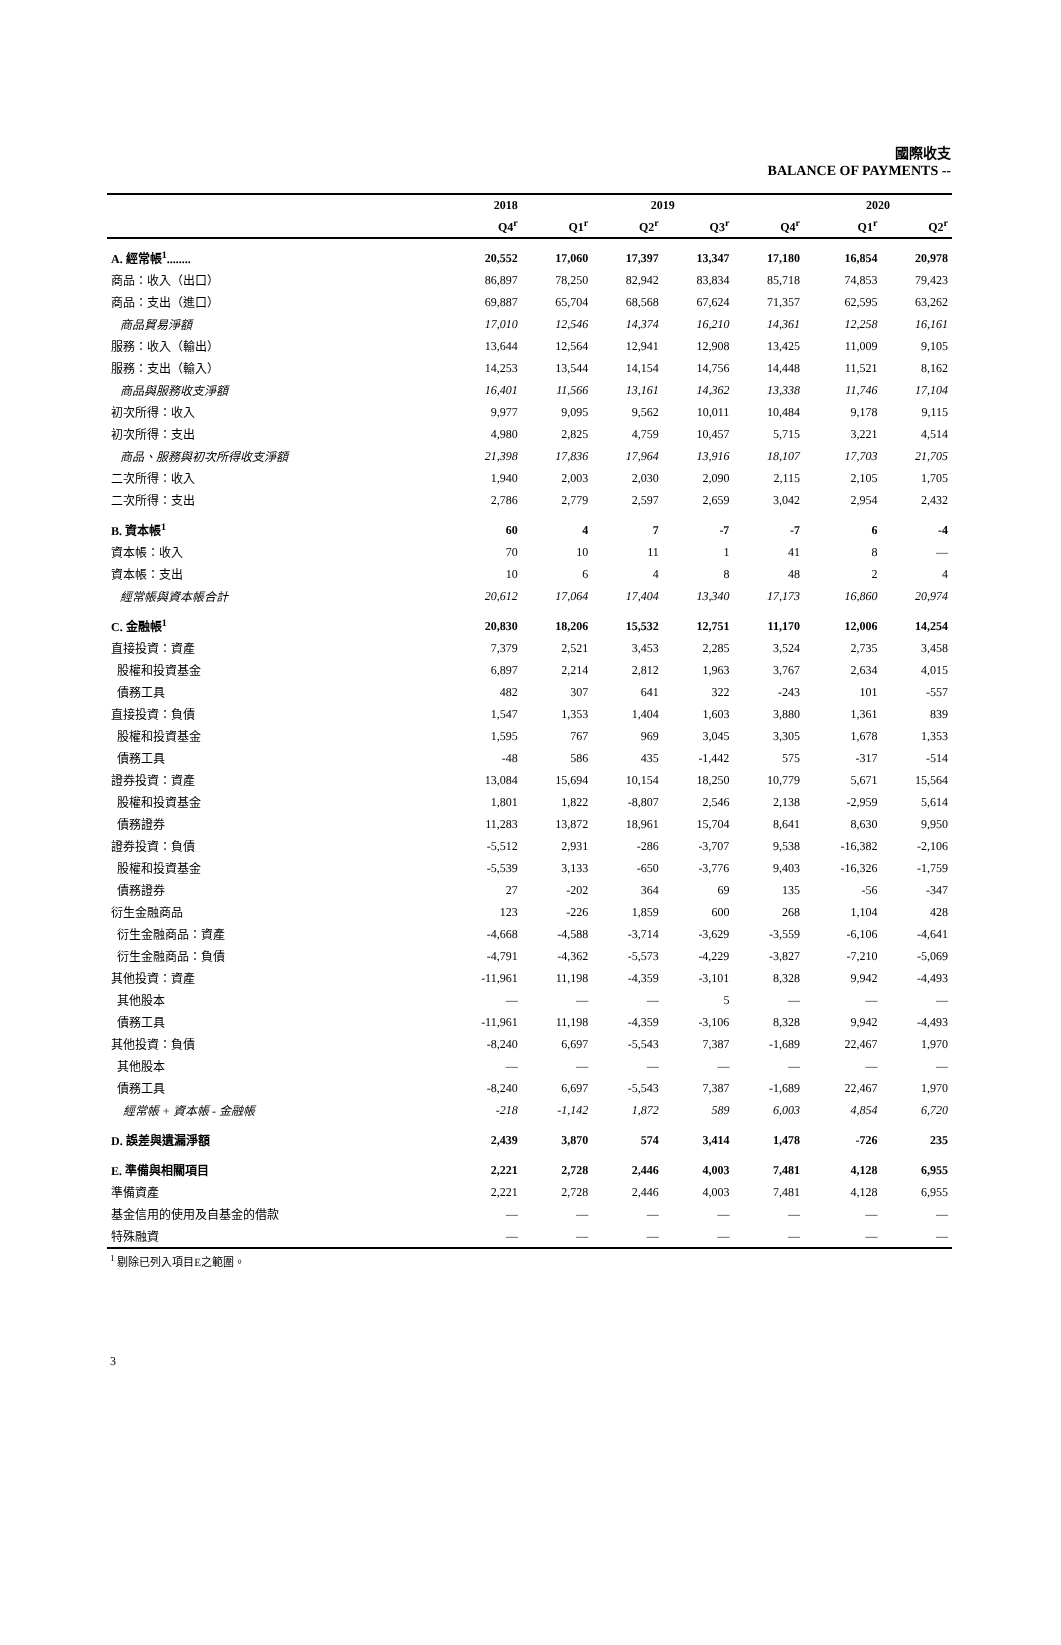國際收支
BALANCE OF PAYMENTS --
| | 2018 | 2019 | | | | 2020 | |
| --- | --- | --- | --- | --- | --- | --- | --- |
| | Q4<sup>r</sup> | Q1<sup>r</sup> | Q2<sup>r</sup> | Q3<sup>r</sup> | Q4<sup>r</sup> | Q1<sup>r</sup> | Q2<sup>r</sup> |
| A. 經常帳<sup>1</sup>........ | 20,552 | 17,060 | 17,397 | 13,347 | 17,180 | 16,854 | 20,978 |
| 商品：收入（出口） | 86,897 | 78,250 | 82,942 | 83,834 | 85,718 | 74,853 | 79,423 |
| 商品：支出（進口） | 69,887 | 65,704 | 68,568 | 67,624 | 71,357 | 62,595 | 63,262 |
| 商品貿易淨額 | 17,010 | 12,546 | 14,374 | 16,210 | 14,361 | 12,258 | 16,161 |
| 服務：收入（輸出） | 13,644 | 12,564 | 12,941 | 12,908 | 13,425 | 11,009 | 9,105 |
| 服務：支出（輸入） | 14,253 | 13,544 | 14,154 | 14,756 | 14,448 | 11,521 | 8,162 |
| 商品與服務收支淨額 | 16,401 | 11,566 | 13,161 | 14,362 | 13,338 | 11,746 | 17,104 |
| 初次所得：收入 | 9,977 | 9,095 | 9,562 | 10,011 | 10,484 | 9,178 | 9,115 |
| 初次所得：支出 | 4,980 | 2,825 | 4,759 | 10,457 | 5,715 | 3,221 | 4,514 |
| 商品、服務與初次所得收支淨額 | 21,398 | 17,836 | 17,964 | 13,916 | 18,107 | 17,703 | 21,705 |
| 二次所得：收入 | 1,940 | 2,003 | 2,030 | 2,090 | 2,115 | 2,105 | 1,705 |
| 二次所得：支出 | 2,786 | 2,779 | 2,597 | 2,659 | 3,042 | 2,954 | 2,432 |
| B. 資本帳<sup>1</sup> | 60 | 4 | 7 | -7 | -7 | 6 | -4 |
| 資本帳：收入 | 70 | 10 | 11 | 1 | 41 | 8 | — |
| 資本帳：支出 | 10 | 6 | 4 | 8 | 48 | 2 | 4 |
| 經常帳與資本帳合計 | 20,612 | 17,064 | 17,404 | 13,340 | 17,173 | 16,860 | 20,974 |
| C. 金融帳<sup>1</sup> | 20,830 | 18,206 | 15,532 | 12,751 | 11,170 | 12,006 | 14,254 |
| 直接投資：資產 | 7,379 | 2,521 | 3,453 | 2,285 | 3,524 | 2,735 | 3,458 |
| 股權和投資基金 | 6,897 | 2,214 | 2,812 | 1,963 | 3,767 | 2,634 | 4,015 |
| 債務工具 | 482 | 307 | 641 | 322 | -243 | 101 | -557 |
| 直接投資：負債 | 1,547 | 1,353 | 1,404 | 1,603 | 3,880 | 1,361 | 839 |
| 股權和投資基金 | 1,595 | 767 | 969 | 3,045 | 3,305 | 1,678 | 1,353 |
| 債務工具 | -48 | 586 | 435 | -1,442 | 575 | -317 | -514 |
| 證券投資：資產 | 13,084 | 15,694 | 10,154 | 18,250 | 10,779 | 5,671 | 15,564 |
| 股權和投資基金 | 1,801 | 1,822 | -8,807 | 2,546 | 2,138 | -2,959 | 5,614 |
| 債務證券 | 11,283 | 13,872 | 18,961 | 15,704 | 8,641 | 8,630 | 9,950 |
| 證券投資：負債 | -5,512 | 2,931 | -286 | -3,707 | 9,538 | -16,382 | -2,106 |
| 股權和投資基金 | -5,539 | 3,133 | -650 | -3,776 | 9,403 | -16,326 | -1,759 |
| 債務證券 | 27 | -202 | 364 | 69 | 135 | -56 | -347 |
| 衍生金融商品 | 123 | -226 | 1,859 | 600 | 268 | 1,104 | 428 |
| 衍生金融商品：資產 | -4,668 | -4,588 | -3,714 | -3,629 | -3,559 | -6,106 | -4,641 |
| 衍生金融商品：負債 | -4,791 | -4,362 | -5,573 | -4,229 | -3,827 | -7,210 | -5,069 |
| 其他投資：資產 | -11,961 | 11,198 | -4,359 | -3,101 | 8,328 | 9,942 | -4,493 |
| 其他股本 | — | — | — | 5 | — | — | — |
| 債務工具 | -11,961 | 11,198 | -4,359 | -3,106 | 8,328 | 9,942 | -4,493 |
| 其他投資：負債 | -8,240 | 6,697 | -5,543 | 7,387 | -1,689 | 22,467 | 1,970 |
| 其他股本 | — | — | — | — | — | — | — |
| 債務工具 | -8,240 | 6,697 | -5,543 | 7,387 | -1,689 | 22,467 | 1,970 |
| 經常帳 + 資本帳 - 金融帳 | -218 | -1,142 | 1,872 | 589 | 6,003 | 4,854 | 6,720 |
| D. 誤差與遺漏淨額 | 2,439 | 3,870 | 574 | 3,414 | 1,478 | -726 | 235 |
| E. 準備與相關項目 | 2,221 | 2,728 | 2,446 | 4,003 | 7,481 | 4,128 | 6,955 |
| 準備資產 | 2,221 | 2,728 | 2,446 | 4,003 | 7,481 | 4,128 | 6,955 |
| 基金信用的使用及自基金的借款 | — | — | — | — | — | — | — |
| 特殊融資 | — | — | — | — | — | — | — |
<sup>1</sup> 剔除已列入項目E之範圍。
3